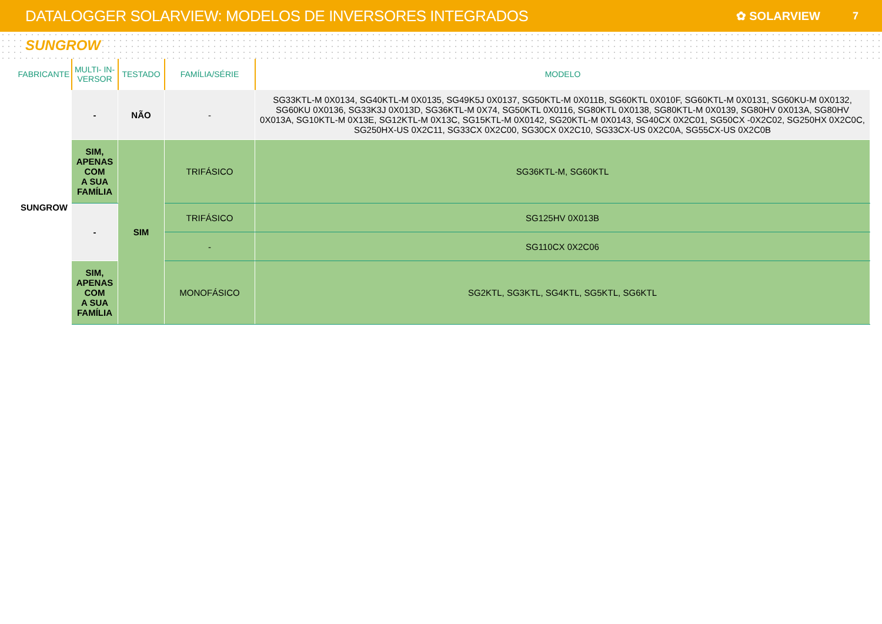DATALOGGER SOLARVIEW: MODELOS DE INVERSORES INTEGRADOS
✿ SOLARVIEW 7
SUNGROW
| FABRICANTE | MULTI- IN- VERSOR | TESTADO | FAMÍLIA/SÉRIE | MODELO |
| --- | --- | --- | --- | --- |
| SUNGROW | - | NÃO | - | SG33KTL-M 0X0134, SG40KTL-M 0X0135, SG49K5J 0X0137, SG50KTL-M 0X011B, SG60KTL 0X010F, SG60KTL-M 0X0131, SG60KU-M 0X0132, SG60KU 0X0136, SG33K3J 0X013D, SG36KTL-M 0X74, SG50KTL 0X0116, SG80KTL 0X0138, SG80KTL-M 0X0139, SG80HV 0X013A, SG80HV 0X013A, SG10KTL-M 0X13E, SG12KTL-M 0X13C, SG15KTL-M 0X0142, SG20KTL-M 0X0143, SG40CX 0X2C01, SG50CX -0X2C02, SG250HX 0X2C0C, SG250HX-US 0X2C11, SG33CX 0X2C00, SG30CX 0X2C10, SG33CX-US 0X2C0A, SG55CX-US 0X2C0B |
| | SIM, APENAS COM A SUA FAMÍLIA | SIM | TRIFÁSICO | SG36KTL-M, SG60KTL |
| | - | | TRIFÁSICO | SG125HV 0X013B |
| | | | - | SG110CX 0X2C06 |
| | SIM, APENAS COM A SUA FAMÍLIA | | MONOFÁSICO | SG2KTL, SG3KTL, SG4KTL, SG5KTL, SG6KTL |